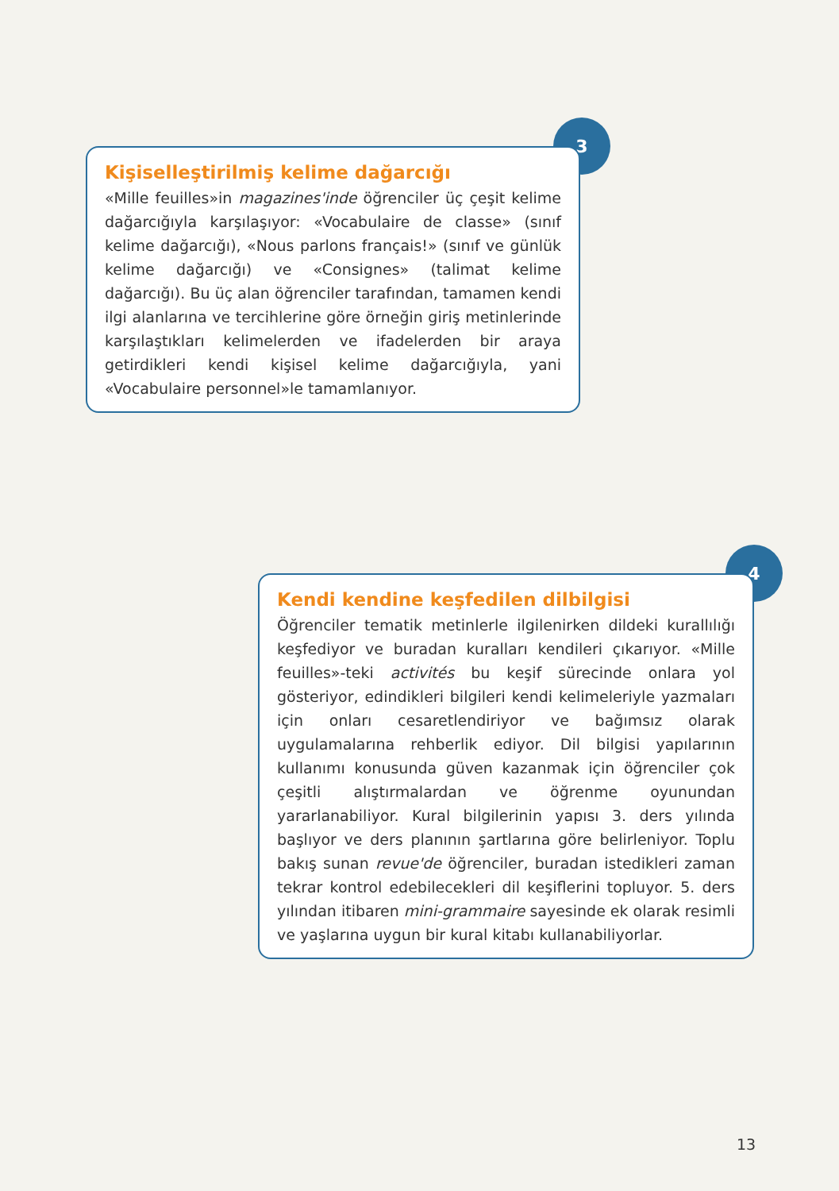3
Kişiselleştirilmiş kelime dağarcığı
«Mille feuilles»in magazines'inde öğrenciler üç çeşit kelime dağarcığıyla karşılaşıyor: «Vocabulaire de classe» (sınıf kelime dağarcığı), «Nous parlons français!» (sınıf ve günlük kelime dağarcığı) ve «Consignes» (talimat kelime dağarcığı). Bu üç alan öğrenciler tarafından, tamamen kendi ilgi alanlarına ve tercihlerine göre örneğin giriş metinlerinde karşılaştıkları kelimelerden ve ifadelerden bir araya getirdikleri kendi kişisel kelime dağarcığıyla, yani «Vocabulaire personnel»le tamamlanıyor.
4
Kendi kendine keşfedilen dilbilgisi
Öğrenciler tematik metinlerle ilgilenirken dildeki kurallılığı keşfediyor ve buradan kuralları kendileri çıkarıyor. «Mille feuilles»-teki activités bu keşif sürecinde onlara yol gösteriyor, edindikleri bilgileri kendi kelimeleriyle yazmaları için onları cesaretlendiriyor ve bağımsız olarak uygulamalarına rehberlik ediyor. Dil bilgisi yapılarının kullanımı konusunda güven kazanmak için öğrenciler çok çeşitli alıştırmalardan ve öğrenme oyunundan yararlanabiliyor. Kural bilgilerinin yapısı 3. ders yılında başlıyor ve ders planının şartlarına göre belirleniyor. Toplu bakış sunan revue'de öğrenciler, buradan istedikleri zaman tekrar kontrol edebilecekleri dil keşiflerini topluyor. 5. ders yılından itibaren mini-grammaire sayesinde ek olarak resimli ve yaşlarına uygun bir kural kitabı kullanabiliyorlar.
13